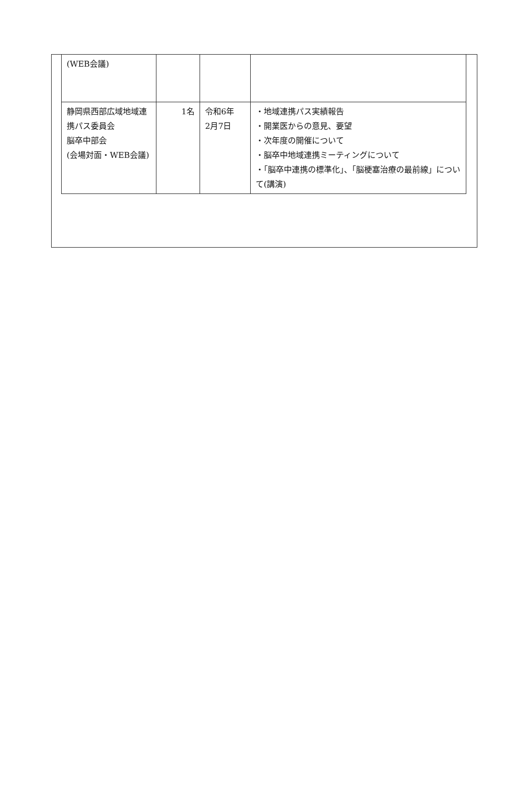| (WEB会議) | | | |
| 静岡県西部広域地域連携パス委員会 脳卒中部会 (会場対面・WEB会議) | 1名 | 令和6年 2月7日 | ・地域連携パス実績報告 ・開業医からの意見、要望 ・次年度の開催について ・脳卒中地域連携ミーティングについて ・「脳卒中連携の標準化」、「脳梗塞治療の最前線」について(講演) |